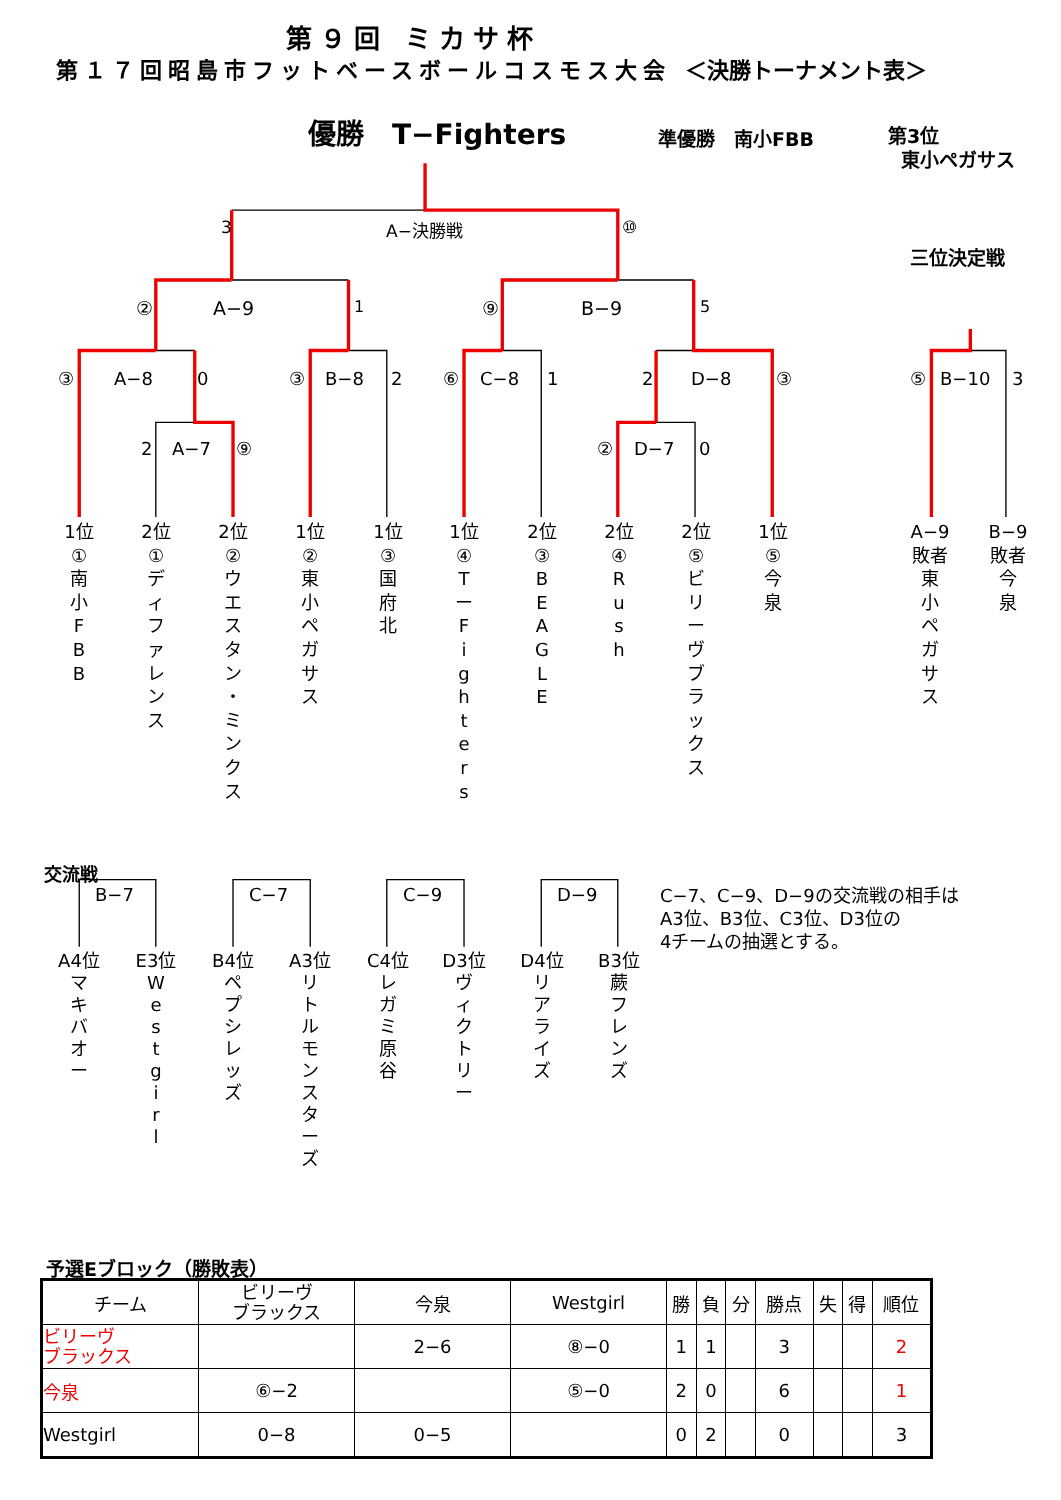第９回 ミカサ杯
第１７回昭島市フットベースボールコスモス大会 ＜決勝トーナメント表＞
優勝　T−Fighters
準優勝　南小FBB
第3位
東小ペガサス
3 A−決勝戦 ⑩ 三位決定戦
② A−9 1 ⑨ B−9 5
③ A−8 0 ③ B−8 2 ⑥ C−8 1 2 D−8 ③ ⑤ B−10 3
2 A−7 ⑨ ② D−7 0
1位
①
南
小
F
B
B
2位
①
デ
ィ
フ
ァ
レ
ン
ス
2位
②
ウ
エ
ス
タ
ン
・
ミ
ン
ク
ス
1位
②
東
小
ペ
ガ
サ
ス
1位
③
国
府
北
1位
④
T
ー
F
i
g
h
t
e
r
s
2位
③
B
E
A
G
L
E
2位
④
R
u
s
h
2位
⑤
ビ
リ
ー
ヴ
ブ
ラ
ッ
ク
ス
1位
⑤
今
泉
A−9
敗者
東
小
ペ
ガ
サ
ス
B−9
敗者
今
泉
交流戦
B−7 C−7 C−9 D−9 C−7、C−9、D−9の交流戦の相手は
A3位、B3位、C3位、D3位の
4チームの抽選とする。
A4位
マ
キ
バ
オ
ー
E3位
W
e
s
t
g
i
r
l
B4位
ペ
プ
シ
レ
ッ
ズ
A3位
リ
ト
ル
モ
ン
ス
タ
ー
ズ
C4位
レ
ガ
ミ
原
谷
D3位
ヴ
ィ
ク
ト
リ
ー
D4位
リ
ア
ラ
イ
ズ
B3位
蕨
フ
レ
ン
ズ
予選Eブロック（勝敗表）
| チーム | ビリーヴ ブラックス | 今泉 | Westgirl | 勝 | 負 | 分 | 勝点 | 失 | 得 | 順位 |
| --- | --- | --- | --- | --- | --- | --- | --- | --- | --- | --- |
| ビリーヴ ブラックス | | 2−6 | ⑧−0 | 1 | 1 | | 3 | | | 2 |
| 今泉 | ⑥−2 | | ⑤−0 | 2 | 0 | | 6 | | | 1 |
| Westgirl | 0−8 | 0−5 | | 0 | 2 | | 0 | | | 3 |